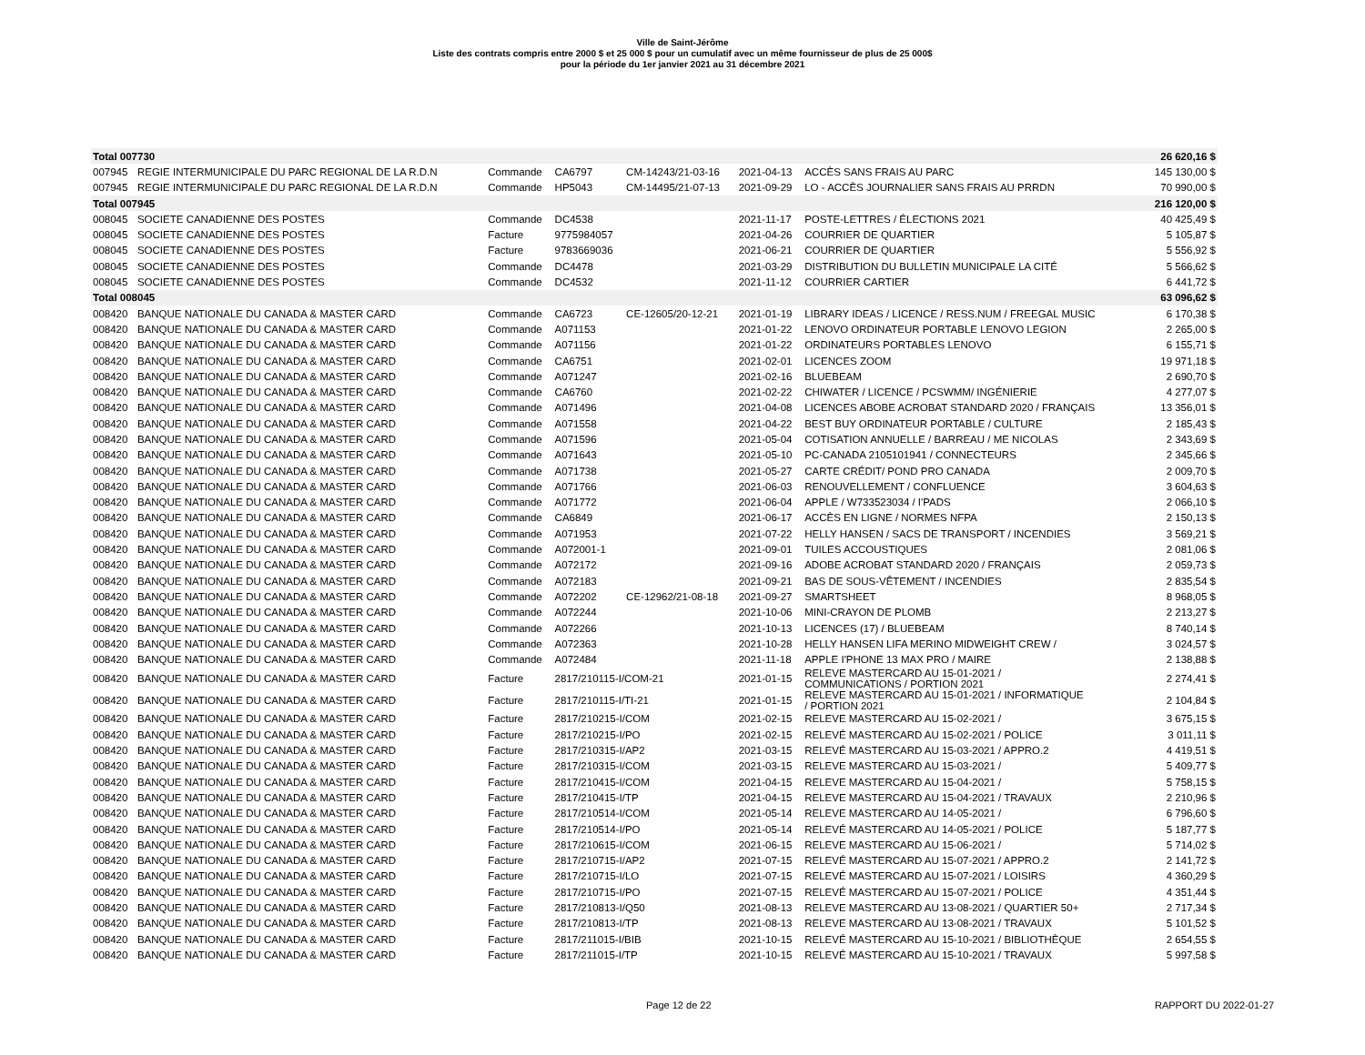Ville de Saint-Jérôme
Liste des contrats compris entre 2000 $ et 25 000 $ pour un cumulatif avec un même fournisseur de plus de 25 000$
pour la période du 1er janvier 2021 au 31 décembre 2021
| Total 007730 | | | | | | | 26 620,16 $ |
| 007945 | REGIE INTERMUNICIPALE DU PARC REGIONAL DE LA R.D.N | Commande | CA6797 | CM-14243/21-03-16 | 2021-04-13 | ACCÈS SANS FRAIS AU PARC | 145 130,00 $ |
| 007945 | REGIE INTERMUNICIPALE DU PARC REGIONAL DE LA R.D.N | Commande | HP5043 | CM-14495/21-07-13 | 2021-09-29 | LO - ACCÈS JOURNALIER SANS FRAIS AU PRRDN | 70 990,00 $ |
| Total 007945 | | | | | | | 216 120,00 $ |
| 008045 | SOCIETE CANADIENNE DES POSTES | Commande | DC4538 | | 2021-11-17 | POSTE-LETTRES / ÉLECTIONS 2021 | 40 425,49 $ |
| 008045 | SOCIETE CANADIENNE DES POSTES | Facture | 9775984057 | | 2021-04-26 | COURRIER DE QUARTIER | 5 105,87 $ |
| 008045 | SOCIETE CANADIENNE DES POSTES | Facture | 9783669036 | | 2021-06-21 | COURRIER DE QUARTIER | 5 556,92 $ |
| 008045 | SOCIETE CANADIENNE DES POSTES | Commande | DC4478 | | 2021-03-29 | DISTRIBUTION DU BULLETIN MUNICIPALE LA CITÉ | 5 566,62 $ |
| 008045 | SOCIETE CANADIENNE DES POSTES | Commande | DC4532 | | 2021-11-12 | COURRIER CARTIER | 6 441,72 $ |
| Total 008045 | | | | | | | 63 096,62 $ |
| 008420 | BANQUE NATIONALE DU CANADA & MASTER CARD | Commande | CA6723 | CE-12605/20-12-21 | 2021-01-19 | LIBRARY IDEAS / LICENCE / RESS.NUM / FREEGAL MUSIC | 6 170,38 $ |
| 008420 | BANQUE NATIONALE DU CANADA & MASTER CARD | Commande | A071153 | | 2021-01-22 | LENOVO ORDINATEUR PORTABLE LENOVO LEGION | 2 265,00 $ |
| 008420 | BANQUE NATIONALE DU CANADA & MASTER CARD | Commande | A071156 | | 2021-01-22 | ORDINATEURS PORTABLES LENOVO | 6 155,71 $ |
| 008420 | BANQUE NATIONALE DU CANADA & MASTER CARD | Commande | CA6751 | | 2021-02-01 | LICENCES ZOOM | 19 971,18 $ |
| 008420 | BANQUE NATIONALE DU CANADA & MASTER CARD | Commande | A071247 | | 2021-02-16 | BLUEBEAM | 2 690,70 $ |
| 008420 | BANQUE NATIONALE DU CANADA & MASTER CARD | Commande | CA6760 | | 2021-02-22 | CHIWATER / LICENCE / PCSWMM/ INGÉNIERIE | 4 277,07 $ |
| 008420 | BANQUE NATIONALE DU CANADA & MASTER CARD | Commande | A071496 | | 2021-04-08 | LICENCES ABOBE ACROBAT STANDARD 2020 / FRANÇAIS | 13 356,01 $ |
| 008420 | BANQUE NATIONALE DU CANADA & MASTER CARD | Commande | A071558 | | 2021-04-22 | BEST BUY ORDINATEUR PORTABLE / CULTURE | 2 185,43 $ |
| 008420 | BANQUE NATIONALE DU CANADA & MASTER CARD | Commande | A071596 | | 2021-05-04 | COTISATION ANNUELLE / BARREAU / ME NICOLAS | 2 343,69 $ |
| 008420 | BANQUE NATIONALE DU CANADA & MASTER CARD | Commande | A071643 | | 2021-05-10 | PC-CANADA 2105101941 / CONNECTEURS | 2 345,66 $ |
| 008420 | BANQUE NATIONALE DU CANADA & MASTER CARD | Commande | A071738 | | 2021-05-27 | CARTE CRÉDIT/ POND PRO CANADA | 2 009,70 $ |
| 008420 | BANQUE NATIONALE DU CANADA & MASTER CARD | Commande | A071766 | | 2021-06-03 | RENOUVELLEMENT / CONFLUENCE | 3 604,63 $ |
| 008420 | BANQUE NATIONALE DU CANADA & MASTER CARD | Commande | A071772 | | 2021-06-04 | APPLE / W733523034 / I'PADS | 2 066,10 $ |
| 008420 | BANQUE NATIONALE DU CANADA & MASTER CARD | Commande | CA6849 | | 2021-06-17 | ACCÈS EN LIGNE / NORMES NFPA | 2 150,13 $ |
| 008420 | BANQUE NATIONALE DU CANADA & MASTER CARD | Commande | A071953 | | 2021-07-22 | HELLY HANSEN / SACS DE TRANSPORT / INCENDIES | 3 569,21 $ |
| 008420 | BANQUE NATIONALE DU CANADA & MASTER CARD | Commande | A072001-1 | | 2021-09-01 | TUILES ACCOUSTIQUES | 2 081,06 $ |
| 008420 | BANQUE NATIONALE DU CANADA & MASTER CARD | Commande | A072172 | | 2021-09-16 | ADOBE ACROBAT STANDARD 2020 / FRANÇAIS | 2 059,73 $ |
| 008420 | BANQUE NATIONALE DU CANADA & MASTER CARD | Commande | A072183 | | 2021-09-21 | BAS DE SOUS-VÊTEMENT / INCENDIES | 2 835,54 $ |
| 008420 | BANQUE NATIONALE DU CANADA & MASTER CARD | Commande | A072202 | CE-12962/21-08-18 | 2021-09-27 | SMARTSHEET | 8 968,05 $ |
| 008420 | BANQUE NATIONALE DU CANADA & MASTER CARD | Commande | A072244 | | 2021-10-06 | MINI-CRAYON DE PLOMB | 2 213,27 $ |
| 008420 | BANQUE NATIONALE DU CANADA & MASTER CARD | Commande | A072266 | | 2021-10-13 | LICENCES (17) / BLUEBEAM | 8 740,14 $ |
| 008420 | BANQUE NATIONALE DU CANADA & MASTER CARD | Commande | A072363 | | 2021-10-28 | HELLY HANSEN LIFA MERINO MIDWEIGHT CREW / | 3 024,57 $ |
| 008420 | BANQUE NATIONALE DU CANADA & MASTER CARD | Commande | A072484 | | 2021-11-18 | APPLE I'PHONE 13 MAX PRO / MAIRE | 2 138,88 $ |
| 008420 | BANQUE NATIONALE DU CANADA & MASTER CARD | Facture | 2817/210115-I/COM-21 | | 2021-01-15 | RELEVE MASTERCARD AU 15-01-2021 / COMMUNICATIONS / PORTION 2021 | 2 274,41 $ |
| 008420 | BANQUE NATIONALE DU CANADA & MASTER CARD | Facture | 2817/210115-I/TI-21 | | 2021-01-15 | RELEVE MASTERCARD AU 15-01-2021 / INFORMATIQUE / PORTION 2021 | 2 104,84 $ |
| 008420 | BANQUE NATIONALE DU CANADA & MASTER CARD | Facture | 2817/210215-I/COM | | 2021-02-15 | RELEVE MASTERCARD AU 15-02-2021 / | 3 675,15 $ |
| 008420 | BANQUE NATIONALE DU CANADA & MASTER CARD | Facture | 2817/210215-I/PO | | 2021-02-15 | RELEVÉ MASTERCARD AU 15-02-2021 / POLICE | 3 011,11 $ |
| 008420 | BANQUE NATIONALE DU CANADA & MASTER CARD | Facture | 2817/210315-I/AP2 | | 2021-03-15 | RELEVÉ MASTERCARD AU 15-03-2021 / APPRO.2 | 4 419,51 $ |
| 008420 | BANQUE NATIONALE DU CANADA & MASTER CARD | Facture | 2817/210315-I/COM | | 2021-03-15 | RELEVE MASTERCARD AU 15-03-2021 / | 5 409,77 $ |
| 008420 | BANQUE NATIONALE DU CANADA & MASTER CARD | Facture | 2817/210415-I/COM | | 2021-04-15 | RELEVE MASTERCARD AU 15-04-2021 / | 5 758,15 $ |
| 008420 | BANQUE NATIONALE DU CANADA & MASTER CARD | Facture | 2817/210415-I/TP | | 2021-04-15 | RELEVE MASTERCARD AU 15-04-2021 / TRAVAUX | 2 210,96 $ |
| 008420 | BANQUE NATIONALE DU CANADA & MASTER CARD | Facture | 2817/210514-I/COM | | 2021-05-14 | RELEVE MASTERCARD AU 14-05-2021 / | 6 796,60 $ |
| 008420 | BANQUE NATIONALE DU CANADA & MASTER CARD | Facture | 2817/210514-I/PO | | 2021-05-14 | RELEVÉ MASTERCARD AU 14-05-2021 / POLICE | 5 187,77 $ |
| 008420 | BANQUE NATIONALE DU CANADA & MASTER CARD | Facture | 2817/210615-I/COM | | 2021-06-15 | RELEVE MASTERCARD AU 15-06-2021 / | 5 714,02 $ |
| 008420 | BANQUE NATIONALE DU CANADA & MASTER CARD | Facture | 2817/210715-I/AP2 | | 2021-07-15 | RELEVÉ MASTERCARD AU 15-07-2021 / APPRO.2 | 2 141,72 $ |
| 008420 | BANQUE NATIONALE DU CANADA & MASTER CARD | Facture | 2817/210715-I/LO | | 2021-07-15 | RELEVÉ MASTERCARD AU 15-07-2021 / LOISIRS | 4 360,29 $ |
| 008420 | BANQUE NATIONALE DU CANADA & MASTER CARD | Facture | 2817/210715-I/PO | | 2021-07-15 | RELEVÉ MASTERCARD AU 15-07-2021 / POLICE | 4 351,44 $ |
| 008420 | BANQUE NATIONALE DU CANADA & MASTER CARD | Facture | 2817/210813-I/Q50 | | 2021-08-13 | RELEVE MASTERCARD AU 13-08-2021 / QUARTIER 50+ | 2 717,34 $ |
| 008420 | BANQUE NATIONALE DU CANADA & MASTER CARD | Facture | 2817/210813-I/TP | | 2021-08-13 | RELEVE MASTERCARD AU 13-08-2021 / TRAVAUX | 5 101,52 $ |
| 008420 | BANQUE NATIONALE DU CANADA & MASTER CARD | Facture | 2817/211015-I/BIB | | 2021-10-15 | RELEVÉ MASTERCARD AU 15-10-2021 / BIBLIOTHÈQUE | 2 654,55 $ |
| 008420 | BANQUE NATIONALE DU CANADA & MASTER CARD | Facture | 2817/211015-I/TP | | 2021-10-15 | RELEVÉ MASTERCARD AU 15-10-2021 / TRAVAUX | 5 997,58 $ |
Page 12 de 22 RAPPORT DU 2022-01-27